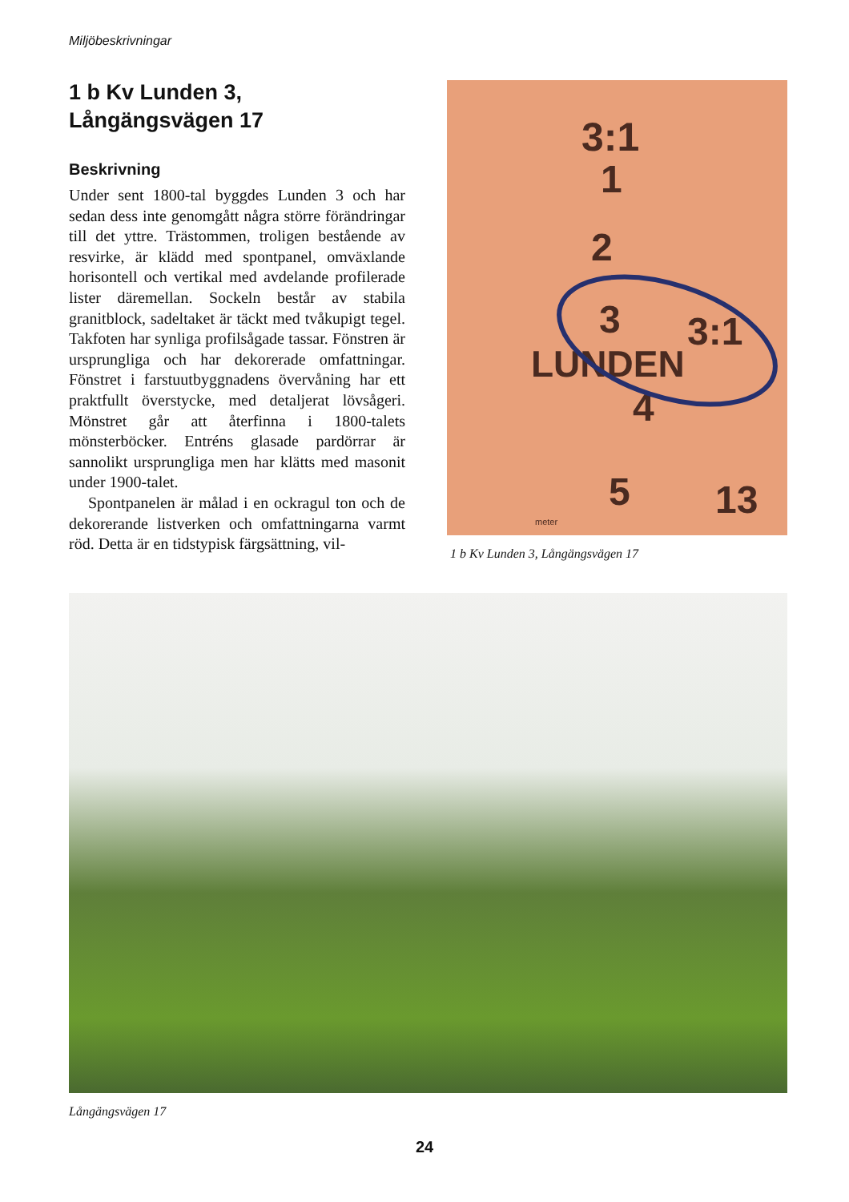Miljöbeskrivningar
1 b Kv Lunden 3,
Långängsvägen 17
Beskrivning
Under sent 1800-tal byggdes Lunden 3 och har sedan dess inte genomgått några större förändringar till det yttre. Trästommen, troligen bestående av resvirke, är klädd med spontpanel, omväxlande horisontell och vertikal med avdelande profilerade lister däremellan. Sockeln består av stabila granitblock, sadeltaket är täckt med tvåkupigt tegel. Takfoten har synliga profilsågade tassar. Fönstren är ursprungliga och har dekorerade omfattningar. Fönstret i farstuutbyggnadens övervåning har ett praktfullt överstycke, med detaljerat lövsågeri. Mönstret går att återfinna i 1800-talets mönsterböcker. Entréns glasade pardörrar är sannolikt ursprungliga men har klätts med masonit under 1900-talet.
Spontpanelen är målad i en ockragul ton och de dekorerande listverken och omfattningarna varmt röd. Detta är en tidstypisk färgsättning, vil-
3:1
1
2
3
3:1
LUNDEN
4
5
13
meter
1 b Kv Lunden 3, Långängsvägen 17
Långängsvägen 17
24